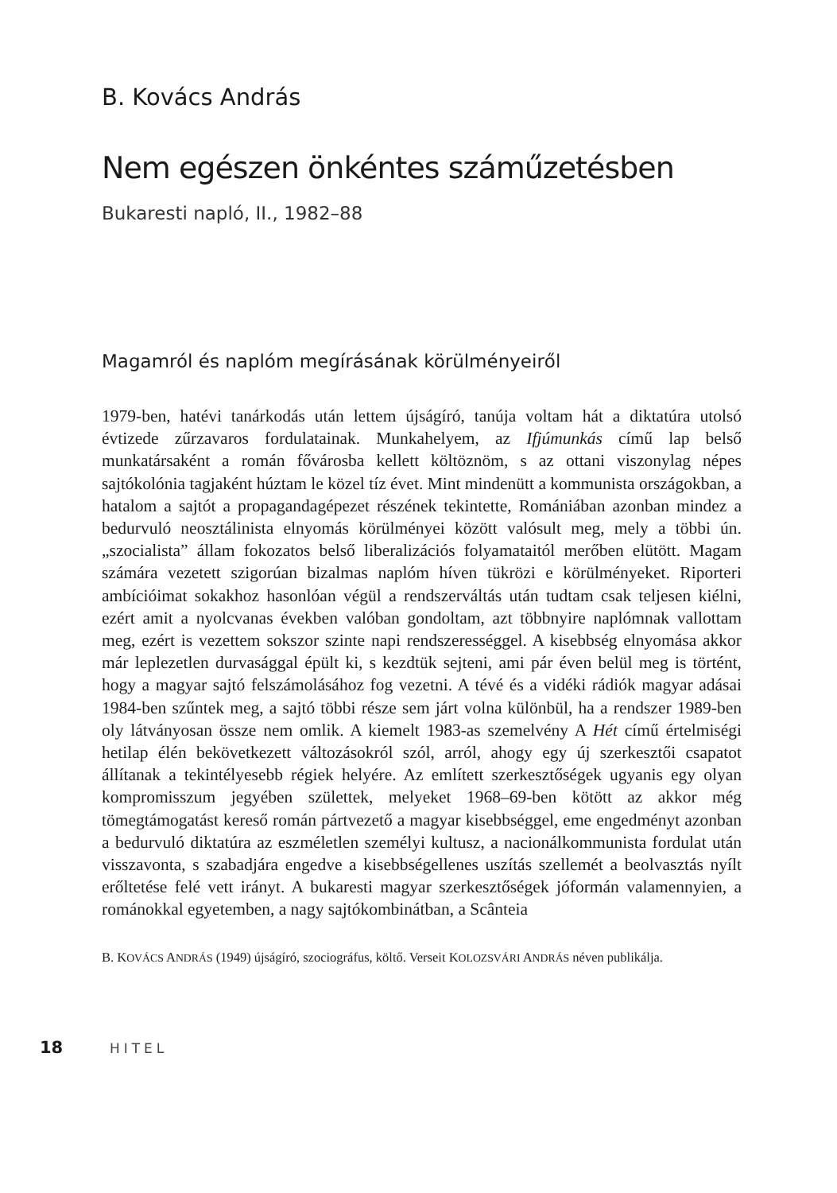B. Kovács András
Nem egészen önkéntes száműzetésben
Bukaresti napló, II., 1982–88
Magamról és naplóm megírásának körülményeiről
1979-ben, hatévi tanárkodás után lettem újságíró, tanúja voltam hát a diktatúra utolsó évtizede zűrzavaros fordulatainak. Munkahelyem, az Ifjúmunkás című lap belső munkatársaként a román fővárosba kellett költöznöm, s az ottani viszonylag népes sajtókolónia tagjaként húztam le közel tíz évet. Mint mindenütt a kommunista országokban, a hatalom a sajtót a propagandagépezet részének tekintette, Romániában azonban mindez a bedurvuló neosztálinista elnyomás körülményei között valósult meg, mely a többi ún. „szocialista” állam fokozatos belső liberalizációs folyamataitól merőben elütött. Magam számára vezetett szigorúan bizalmas naplóm híven tükrözi e körülményeket. Riporteri ambícióimat sokakhoz hasonlóan végül a rendszerváltás után tudtam csak teljesen kiélni, ezért amit a nyolcvanas években valóban gondoltam, azt többnyire naplómnak vallottam meg, ezért is vezettem sokszor szinte napi rendszerességgel. A kisebbség elnyomása akkor már leplezetlen durvasággal épült ki, s kezdtük sejteni, ami pár éven belül meg is történt, hogy a magyar sajtó felszámolásához fog vezetni. A tévé és a vidéki rádiók magyar adásai 1984-ben szűntek meg, a sajtó többi része sem járt volna különbül, ha a rendszer 1989-ben oly látványosan össze nem omlik. A kiemelt 1983-as szemelvény A Hét című értelmiségi hetilap élén bekövetkezett változásokról szól, arról, ahogy egy új szerkesztői csapatot állítanak a tekintélyesebb régiek helyére. Az említett szerkesztőségek ugyanis egy olyan kompromisszum jegyében születtek, melyeket 1968–69-ben kötött az akkor még tömegtámogatást kereső román pártvezető a magyar kisebbséggel, eme engedményt azonban a bedurvuló diktatúra az eszméletlen személyi kultusz, a nacionálkommunista fordulat után visszavonta, s szabadjára engedve a kisebbségellenes uszítás szellemét a beolvasztás nyílt erőltetése felé vett irányt. A bukaresti magyar szerkesztőségek jóformán valamennyien, a románokkal egyetemben, a nagy sajtókombinátban, a Scânteia
B. KOVÁCS ANDRÁS (1949) újságíró, szociográfus, költő. Verseit KOLOZSVÁRI ANDRÁS néven publikálja.
18 HITEL